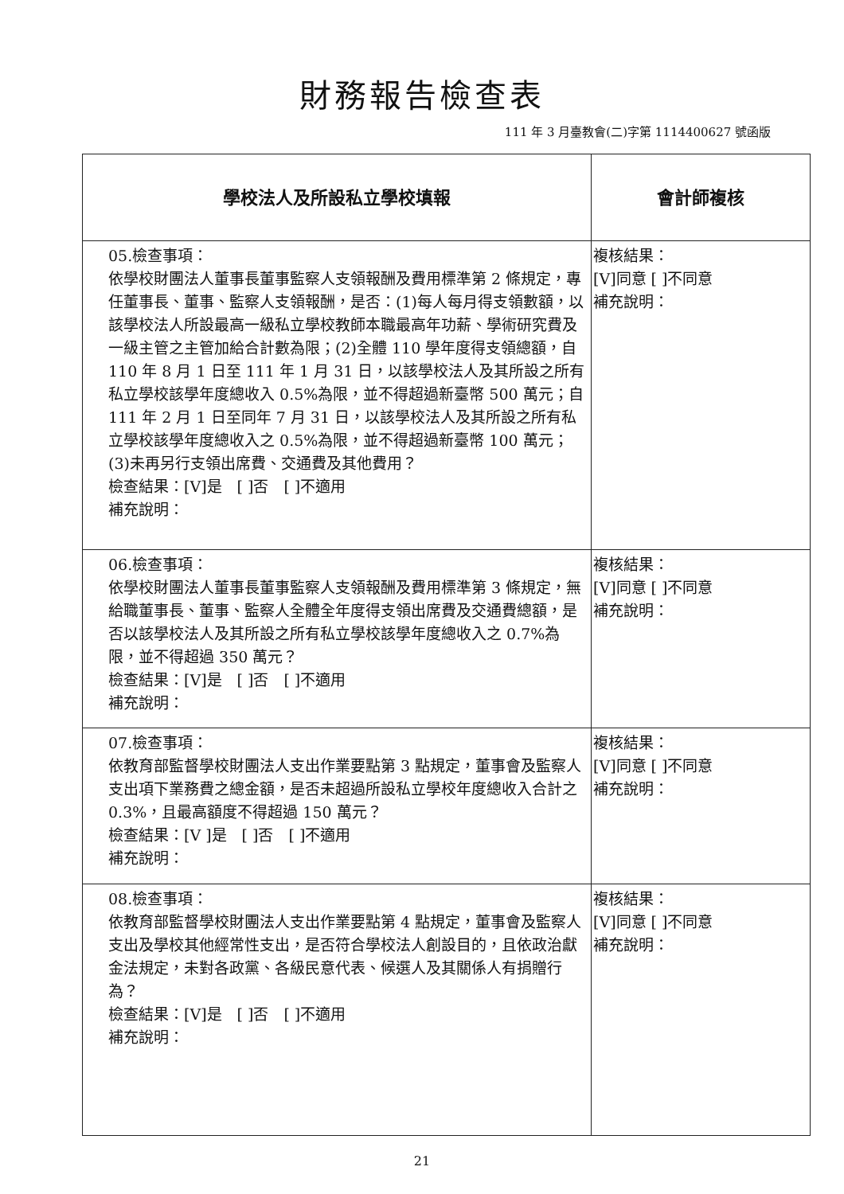財務報告檢查表
111 年 3 月臺教會(二)字第 1114400627 號函版
| 學校法人及所設私立學校填報 | 會計師複核 |
| --- | --- |
| 05.檢查事項： 依學校財團法人董事長董事監察人支領報酬及費用標準第 2 條規定，專任董事長、董事、監察人支領報酬，是否：(1)每人每月得支領數額，以該學校法人所設最高一級私立學校教師本職最高年功薪、學術研究費及一級主管之主管加給合計數為限；(2)全體 110 學年度得支領總額，自 110 年 8 月 1 日至 111 年 1 月 31 日，以該學校法人及其所設之所有私立學校該學年度總收入 0.5%為限，並不得超過新臺幣 500 萬元；自 111 年 2 月 1 日至同年 7 月 31 日，以該學校法人及其所設之所有私立學校該學年度總收入之 0.5%為限，並不得超過新臺幣 100 萬元；(3)未再另行支領出席費、交通費及其他費用？ 檢查結果：[V]是 [ ]否 [ ]不適用 補充說明： | 複核結果： [V]同意 [ ]不同意 補充說明： |
| 06.檢查事項： 依學校財團法人董事長董事監察人支領報酬及費用標準第 3 條規定，無給職董事長、董事、監察人全體全年度得支領出席費及交通費總額，是否以該學校法人及其所設之所有私立學校該學年度總收入之 0.7%為限，並不得超過 350 萬元？ 檢查結果：[V]是 [ ]否 [ ]不適用 補充說明： | 複核結果： [V]同意 [ ]不同意 補充說明： |
| 07.檢查事項： 依教育部監督學校財團法人支出作業要點第 3 點規定，董事會及監察人支出項下業務費之總金額，是否未超過所設私立學校年度總收入合計之 0.3%，且最高額度不得超過 150 萬元？ 檢查結果：[V ]是 [ ]否 [ ]不適用 補充說明： | 複核結果： [V]同意 [ ]不同意 補充說明： |
| 08.檢查事項： 依教育部監督學校財團法人支出作業要點第 4 點規定，董事會及監察人支出及學校其他經常性支出，是否符合學校法人創設目的，且依政治獻金法規定，未對各政黨、各級民意代表、候選人及其關係人有捐贈行為？ 檢查結果：[V]是 [ ]否 [ ]不適用 補充說明： | 複核結果： [V]同意 [ ]不同意 補充說明： |
21